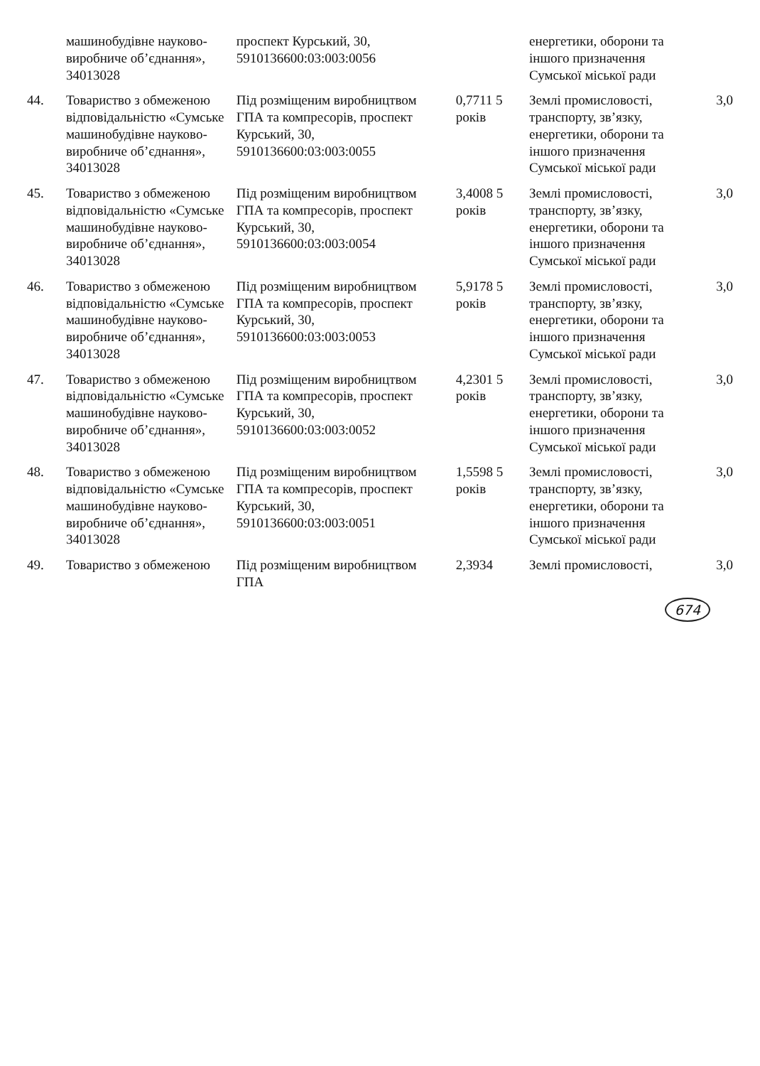| | машинобудівне науково-виробниче об’єднання», 34013028 | проспект Курський, 30, 5910136600:03:003:0056 | | енергетики, оборони та іншого призначення Сумської міської ради | |
| 44. | Товариство з обмеженою відповідальністю «Сумське машинобудівне науково-виробниче об’єднання», 34013028 | Під розміщеним виробництвом ГПА та компресорів, проспект Курський, 30, 5910136600:03:003:0055 | 0,7711 5 років | Землі промисловості, транспорту, зв’язку, енергетики, оборони та іншого призначення Сумської міської ради | 3,0 |
| 45. | Товариство з обмеженою відповідальністю «Сумське машинобудівне науково-виробниче об’єднання», 34013028 | Під розміщеним виробництвом ГПА та компресорів, проспект Курський, 30, 5910136600:03:003:0054 | 3,4008 5 років | Землі промисловості, транспорту, зв’язку, енергетики, оборони та іншого призначення Сумської міської ради | 3,0 |
| 46. | Товариство з обмеженою відповідальністю «Сумське машинобудівне науково-виробниче об’єднання», 34013028 | Під розміщеним виробництвом ГПА та компресорів, проспект Курський, 30, 5910136600:03:003:0053 | 5,9178 5 років | Землі промисловості, транспорту, зв’язку, енергетики, оборони та іншого призначення Сумської міської ради | 3,0 |
| 47. | Товариство з обмеженою відповідальністю «Сумське машинобудівне науково-виробниче об’єднання», 34013028 | Під розміщеним виробництвом ГПА та компресорів, проспект Курський, 30, 5910136600:03:003:0052 | 4,2301 5 років | Землі промисловості, транспорту, зв’язку, енергетики, оборони та іншого призначення Сумської міської ради | 3,0 |
| 48. | Товариство з обмеженою відповідальністю «Сумське машинобудівне науково-виробниче об’єднання», 34013028 | Під розміщеним виробництвом ГПА та компресорів, проспект Курський, 30, 5910136600:03:003:0051 | 1,5598 5 років | Землі промисловості, транспорту, зв’язку, енергетики, оборони та іншого призначення Сумської міської ради | 3,0 |
| 49. | Товариство з обмеженою | Під розміщеним виробництвом ГПА | 2,3934 | Землі промисловості, | 3,0 |
674